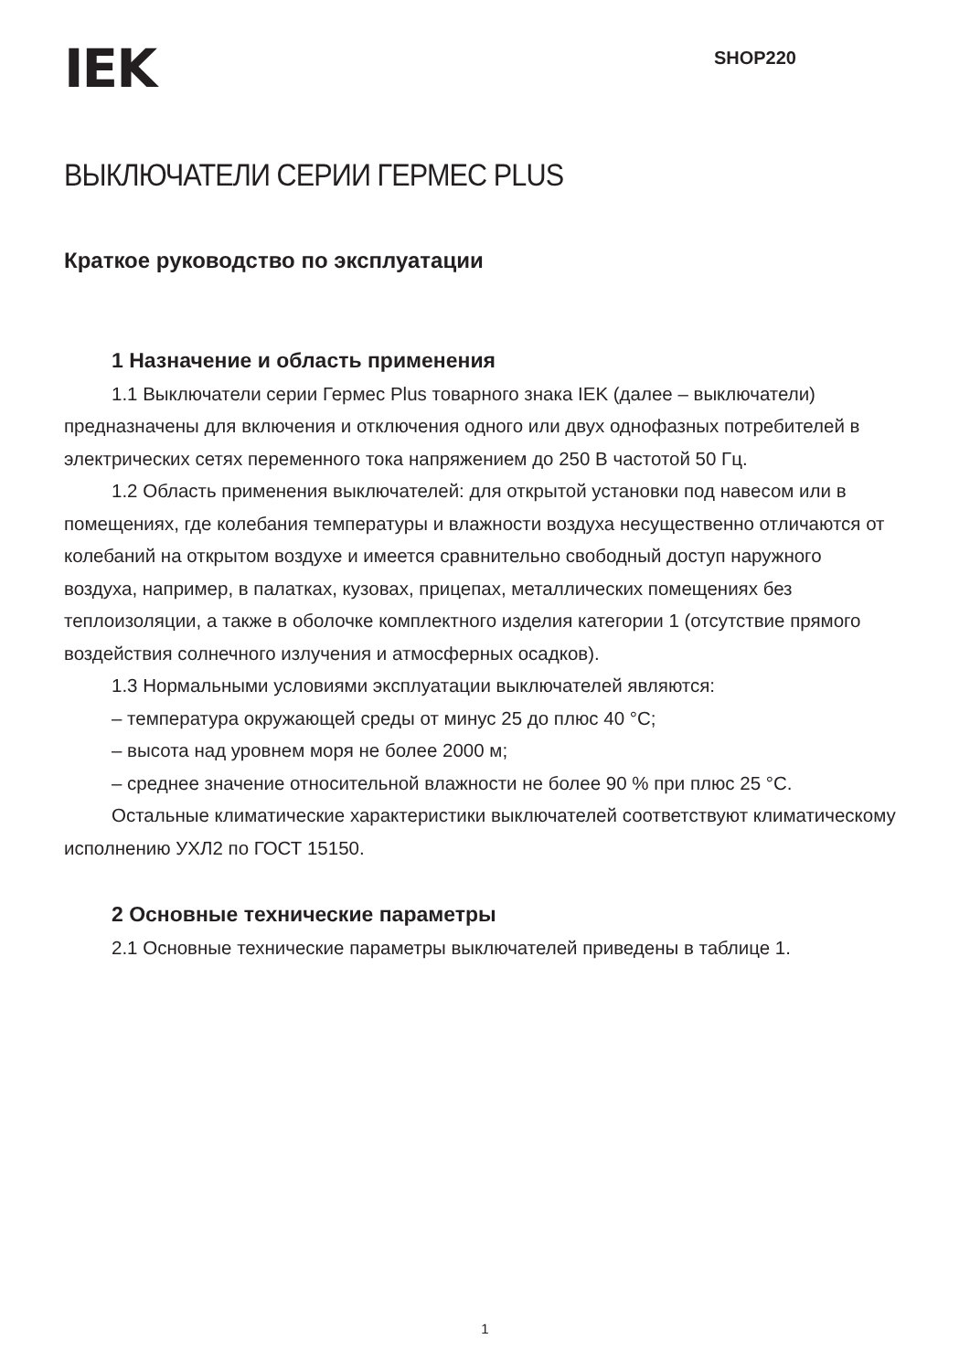IEK
SHOP220
ВЫКЛЮЧАТЕЛИ СЕРИИ ГЕРМЕС PLUS
Краткое руководство по эксплуатации
1 Назначение и область применения
1.1 Выключатели серии Гермес Plus товарного знака IEK (далее – выключатели) предназначены для включения и отключения одного или двух однофазных потребителей в электрических сетях переменного тока напряжением до 250 В частотой 50 Гц.
1.2 Область применения выключателей: для открытой установки под навесом или в помещениях, где колебания температуры и влажности воздуха несущественно отличаются от колебаний на открытом воздухе и имеется сравнительно свободный доступ наружного воздуха, например, в палатках, кузовах, прицепах, металлических помещениях без теплоизоляции, а также в оболочке комплектного изделия категории 1 (отсутствие прямого воздействия солнечного излучения и атмосферных осадков).
1.3 Нормальными условиями эксплуатации выключателей являются:
– температура окружающей среды от минус 25 до плюс 40 °С;
– высота над уровнем моря не более 2000 м;
– среднее значение относительной влажности не более 90 % при плюс 25 °С.
Остальные климатические характеристики выключателей соответствуют климатическому исполнению УХЛ2 по ГОСТ 15150.
2 Основные технические параметры
2.1 Основные технические параметры выключателей приведены в таблице 1.
1